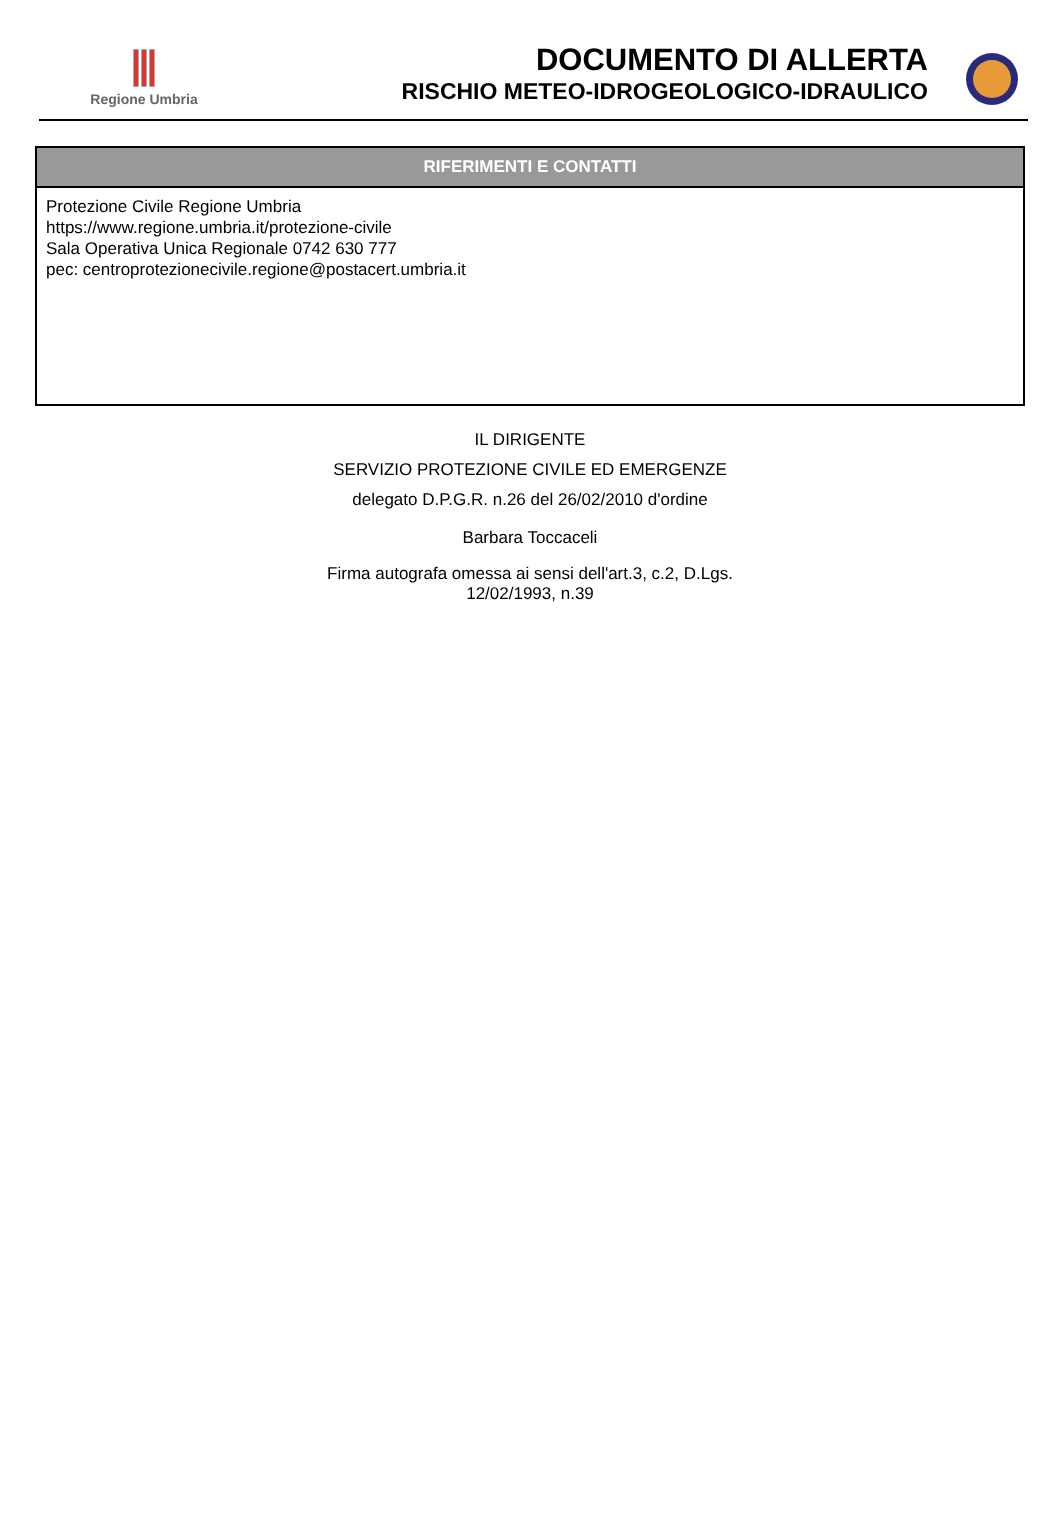Regione Umbria
DOCUMENTO DI ALLERTA
RISCHIO METEO-IDROGEOLOGICO-IDRAULICO
RIFERIMENTI E CONTATTI
Protezione Civile Regione Umbria
https://www.regione.umbria.it/protezione-civile
Sala Operativa Unica Regionale 0742 630 777
pec: centroprotezionecivile.regione@postacert.umbria.it
IL DIRIGENTE
SERVIZIO PROTEZIONE CIVILE ED EMERGENZE
delegato D.P.G.R. n.26 del 26/02/2010 d'ordine
Barbara Toccaceli
Firma autografa omessa ai sensi dell'art.3, c.2, D.Lgs.
12/02/1993, n.39